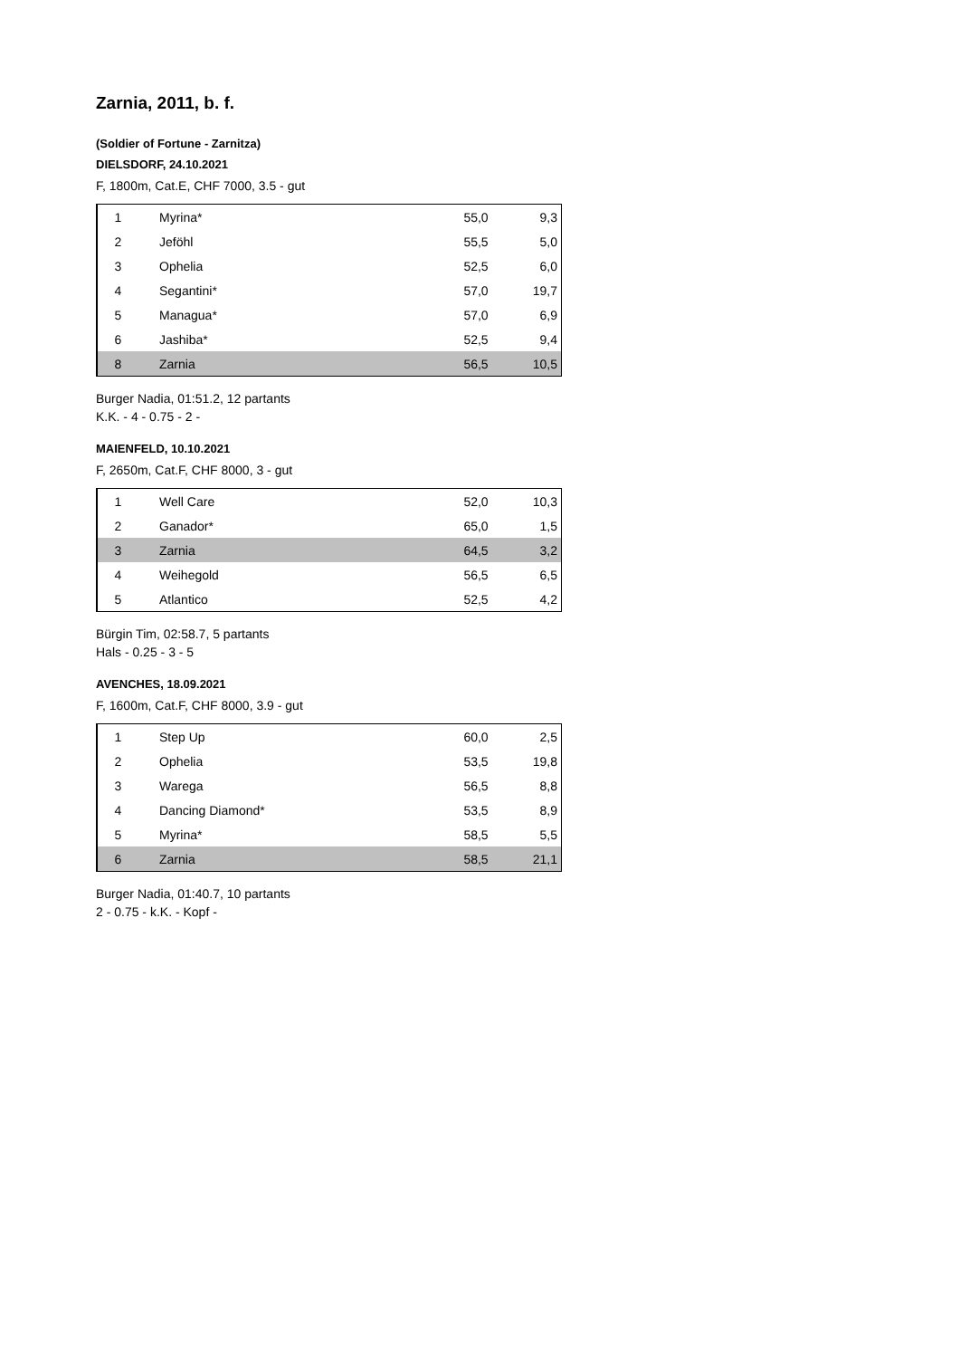Zarnia, 2011, b. f.
(Soldier of Fortune - Zarnitza)
DIELSDORF, 24.10.2021
F, 1800m, Cat.E, CHF 7000, 3.5 - gut
| 1 | Myrina* | 55,0 | 9,3 |
| 2 | Jeföhl | 55,5 | 5,0 |
| 3 | Ophelia | 52,5 | 6,0 |
| 4 | Segantini* | 57,0 | 19,7 |
| 5 | Managua* | 57,0 | 6,9 |
| 6 | Jashiba* | 52,5 | 9,4 |
| 8 | Zarnia | 56,5 | 10,5 |
Burger Nadia, 01:51.2, 12 partants
K.K. - 4 - 0.75 - 2 -
MAIENFELD, 10.10.2021
F, 2650m, Cat.F, CHF 8000, 3 - gut
| 1 | Well Care | 52,0 | 10,3 |
| 2 | Ganador* | 65,0 | 1,5 |
| 3 | Zarnia | 64,5 | 3,2 |
| 4 | Weihegold | 56,5 | 6,5 |
| 5 | Atlantico | 52,5 | 4,2 |
Bürgin Tim, 02:58.7, 5 partants
Hals - 0.25 - 3 - 5
AVENCHES, 18.09.2021
F, 1600m, Cat.F, CHF 8000, 3.9 - gut
| 1 | Step Up | 60,0 | 2,5 |
| 2 | Ophelia | 53,5 | 19,8 |
| 3 | Warega | 56,5 | 8,8 |
| 4 | Dancing Diamond* | 53,5 | 8,9 |
| 5 | Myrina* | 58,5 | 5,5 |
| 6 | Zarnia | 58,5 | 21,1 |
Burger Nadia, 01:40.7, 10 partants
2 - 0.75 - k.K. - Kopf -